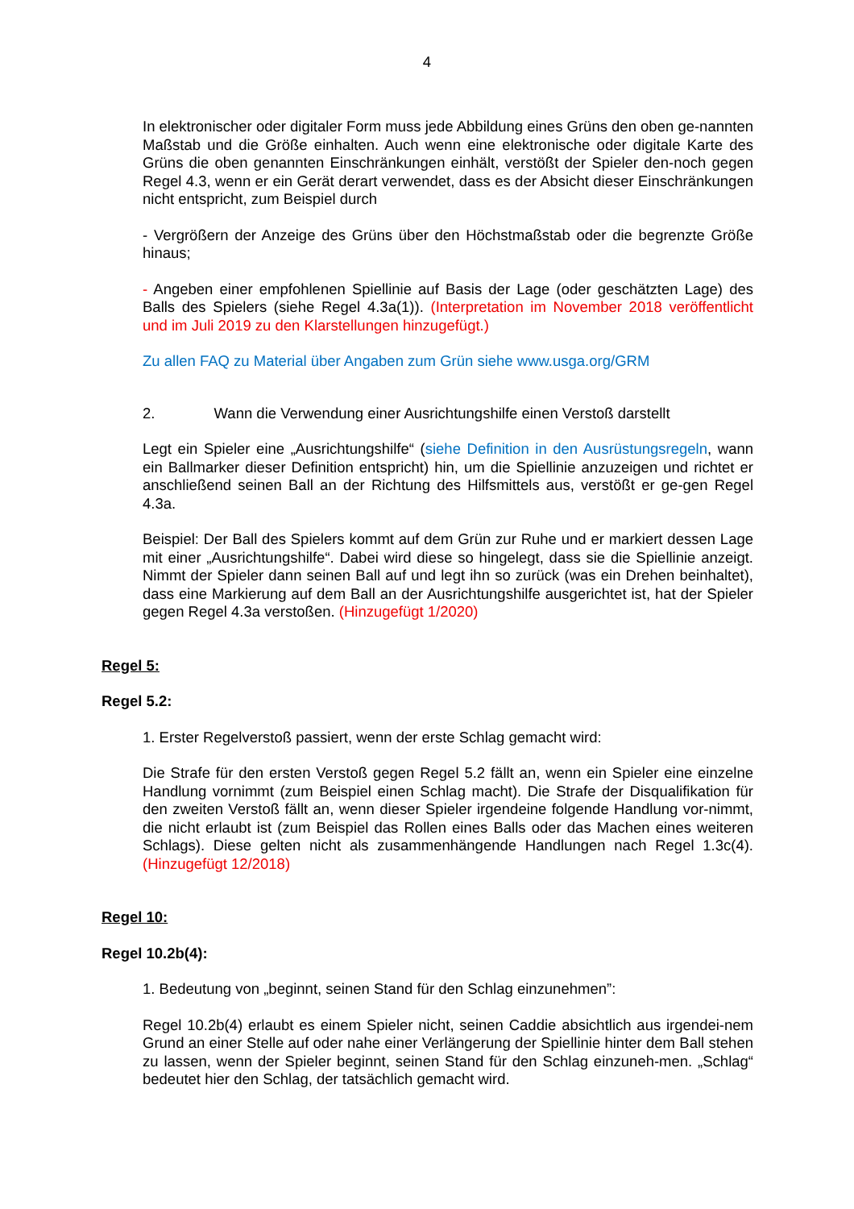4
In elektronischer oder digitaler Form muss jede Abbildung eines Grüns den oben ge-nannten Maßstab und die Größe einhalten. Auch wenn eine elektronische oder digitale Karte des Grüns die oben genannten Einschränkungen einhält, verstößt der Spieler den-noch gegen Regel 4.3, wenn er ein Gerät derart verwendet, dass es der Absicht dieser Einschränkungen nicht entspricht, zum Beispiel durch
- Vergrößern der Anzeige des Grüns über den Höchstmaßstab oder die begrenzte Größe hinaus;
- Angeben einer empfohlenen Spiellinie auf Basis der Lage (oder geschätzten Lage) des Balls des Spielers (siehe Regel 4.3a(1)). (Interpretation im November 2018 veröffentlicht und im Juli 2019 zu den Klarstellungen hinzugefügt.)
Zu allen FAQ zu Material über Angaben zum Grün siehe www.usga.org/GRM
2. Wann die Verwendung einer Ausrichtungshilfe einen Verstoß darstellt
Legt ein Spieler eine „Ausrichtungshilfe“ (siehe Definition in den Ausrüstungsregeln, wann ein Ballmarker dieser Definition entspricht) hin, um die Spiellinie anzuzeigen und richtet er anschließend seinen Ball an der Richtung des Hilfsmittels aus, verstößt er ge-gen Regel 4.3a.
Beispiel: Der Ball des Spielers kommt auf dem Grün zur Ruhe und er markiert dessen Lage mit einer „Ausrichtungshilfe“. Dabei wird diese so hingelegt, dass sie die Spiellinie anzeigt. Nimmt der Spieler dann seinen Ball auf und legt ihn so zurück (was ein Drehen beinhaltet), dass eine Markierung auf dem Ball an der Ausrichtungshilfe ausgerichtet ist, hat der Spieler gegen Regel 4.3a verstoßen. (Hinzugefügt 1/2020)
Regel 5:
Regel 5.2:
1. Erster Regelverstoß passiert, wenn der erste Schlag gemacht wird:
Die Strafe für den ersten Verstoß gegen Regel 5.2 fällt an, wenn ein Spieler eine einzelne Handlung vornimmt (zum Beispiel einen Schlag macht). Die Strafe der Disqualifikation für den zweiten Verstoß fällt an, wenn dieser Spieler irgendeine folgende Handlung vor-nimmt, die nicht erlaubt ist (zum Beispiel das Rollen eines Balls oder das Machen eines weiteren Schlags). Diese gelten nicht als zusammenhängende Handlungen nach Regel 1.3c(4). (Hinzugefügt 12/2018)
Regel 10:
Regel 10.2b(4):
1. Bedeutung von „beginnt, seinen Stand für den Schlag einzunehmen”:
Regel 10.2b(4) erlaubt es einem Spieler nicht, seinen Caddie absichtlich aus irgendei-nem Grund an einer Stelle auf oder nahe einer Verlängerung der Spiellinie hinter dem Ball stehen zu lassen, wenn der Spieler beginnt, seinen Stand für den Schlag einzuneh-men. „Schlag“ bedeutet hier den Schlag, der tatsächlich gemacht wird.